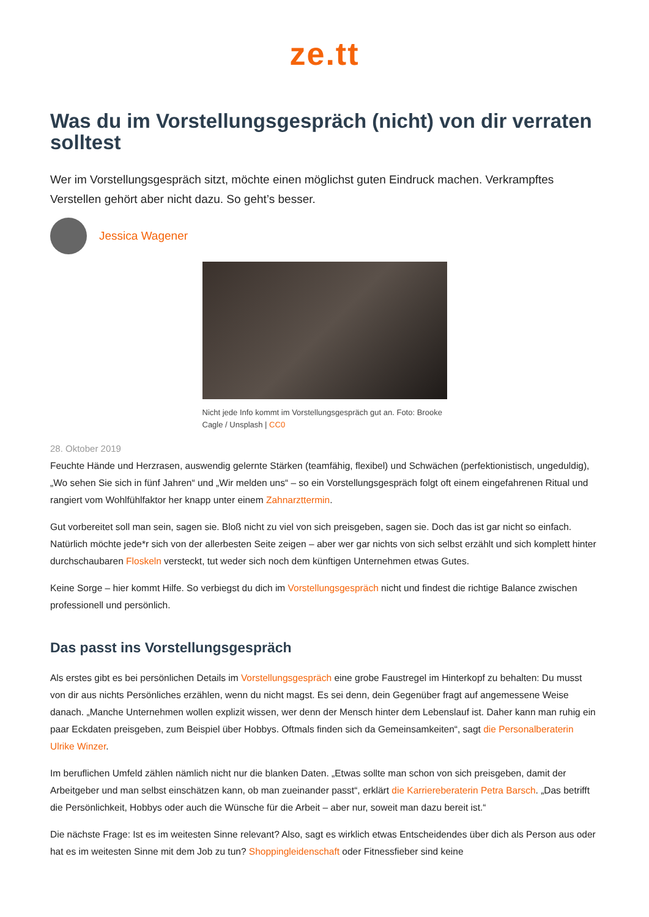ze.tt
Was du im Vorstellungsgespräch (nicht) von dir verraten solltest
Wer im Vorstellungsgespräch sitzt, möchte einen möglichst guten Eindruck machen. Verkrampftes Verstellen gehört aber nicht dazu. So geht’s besser.
Jessica Wagener
Nicht jede Info kommt im Vorstellungsgespräch gut an. Foto: Brooke Cagle / Unsplash | CC0
28. Oktober 2019
Feuchte Hände und Herzrasen, auswendig gelernte Stärken (teamfähig, flexibel) und Schwächen (perfektionistisch, ungeduldig), „Wo sehen Sie sich in fünf Jahren“ und „Wir melden uns“ – so ein Vorstellungsgespräch folgt oft einem eingefahrenen Ritual und rangiert vom Wohlfühlfaktor her knapp unter einem Zahnarzttermin.
Gut vorbereitet soll man sein, sagen sie. Bloß nicht zu viel von sich preisgeben, sagen sie. Doch das ist gar nicht so einfach. Natürlich möchte jede*r sich von der allerbesten Seite zeigen – aber wer gar nichts von sich selbst erzählt und sich komplett hinter durchschaubaren Floskeln versteckt, tut weder sich noch dem künftigen Unternehmen etwas Gutes.
Keine Sorge – hier kommt Hilfe. So verbiegst du dich im Vorstellungsgespräch nicht und findest die richtige Balance zwischen professionell und persönlich.
Das passt ins Vorstellungsgespräch
Als erstes gibt es bei persönlichen Details im Vorstellungsgespräch eine grobe Faustregel im Hinterkopf zu behalten: Du musst von dir aus nichts Persönliches erzählen, wenn du nicht magst. Es sei denn, dein Gegenüber fragt auf angemessene Weise danach. „Manche Unternehmen wollen explizit wissen, wer denn der Mensch hinter dem Lebenslauf ist. Daher kann man ruhig ein paar Eckdaten preisgeben, zum Beispiel über Hobbys. Oftmals finden sich da Gemeinsamkeiten“, sagt die Personalberaterin Ulrike Winzer.
Im beruflichen Umfeld zählen nämlich nicht nur die blanken Daten. „Etwas sollte man schon von sich preisgeben, damit der Arbeitgeber und man selbst einschätzen kann, ob man zueinander passt“, erklärt die Karriereberaterin Petra Barsch. „Das betrifft die Persönlichkeit, Hobbys oder auch die Wünsche für die Arbeit – aber nur, soweit man dazu bereit ist.“
Die nächste Frage: Ist es im weitesten Sinne relevant? Also, sagt es wirklich etwas Entscheidendes über dich als Person aus oder hat es im weitesten Sinne mit dem Job zu tun? Shoppingleidenschaft oder Fitnessfieber sind keine